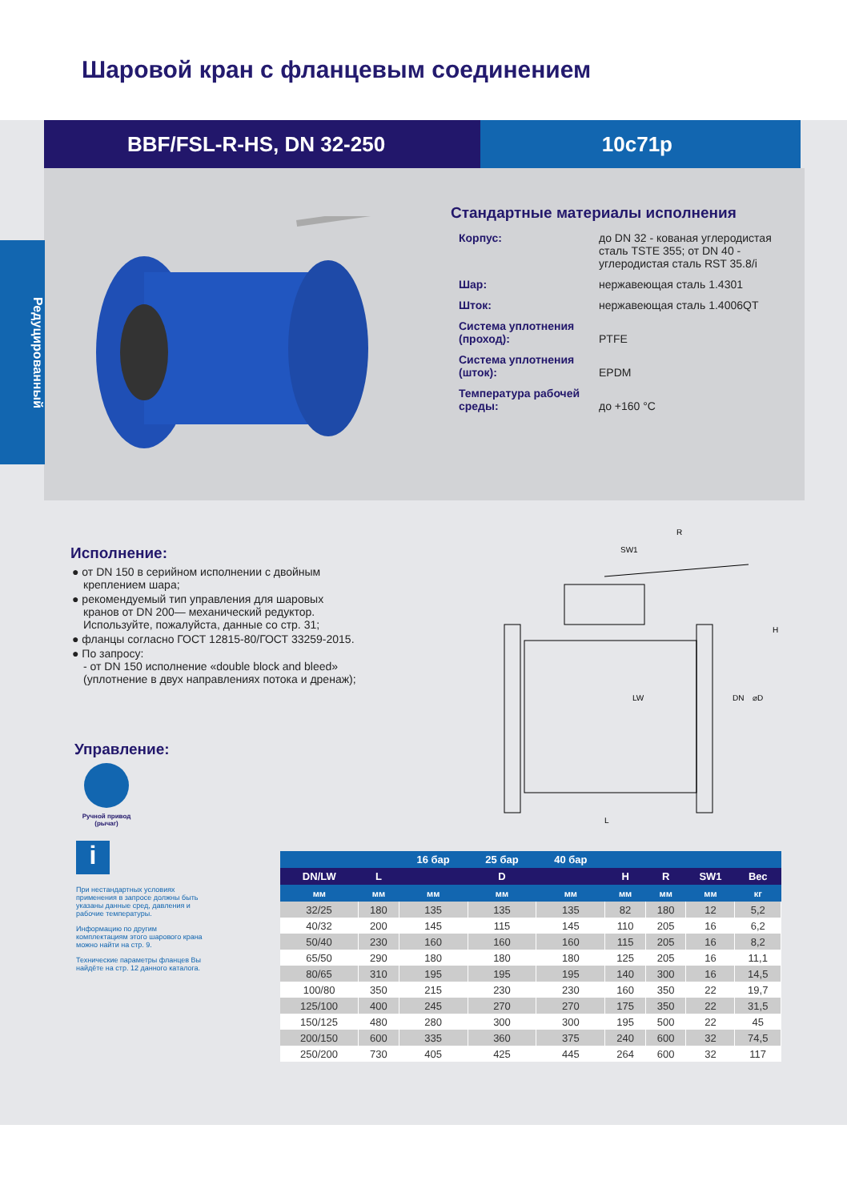Шаровой кран с фланцевым соединением
BBF/FSL-R-HS, DN 32-250 10с71р
Редуцированный
Стандартные материалы исполнения
| Корпус: | до DN 32 - кованая углеродистая сталь TSTE 355; от DN 40 - углеродистая сталь RST 35.8/i |
| Шар: | нержавеющая сталь 1.4301 |
| Шток: | нержавеющая сталь 1.4006QT |
| Система уплотнения (проход): | PTFE |
| Система уплотнения (шток): | EPDM |
| Температура рабочей среды: | до +160 °C |
Исполнение:
● от DN 150 в серийном исполнении с двойным креплением шара;
● рекомендуемый тип управления для шаровых кранов от DN 200— механический редуктор. Используйте, пожалуйста, данные со стр. 31;
● фланцы согласно ГОСТ 12815-80/ГОСТ 33259-2015.
● По запросу:
- от DN 150 исполнение «double block and bleed» (уплотнение в двух направлениях потока и дренаж);
Управление:
Ручной привод (рычаг)
i
При нестандартных условиях применения в запросе должны быть указаны данные сред, давления и рабочие температуры.
Информацию по другим комплектациям этого шарового крана можно найти на стр. 9.
Технические параметры фланцев Вы найдёте на стр. 12 данного каталога.
R
SW1
H
DN
⌀D
LW
L
| | | 16 бар | 25 бар | 40 бар | | | | |
| --- | --- | --- | --- | --- | --- | --- | --- | --- |
| DN/LW | L | D | | | H | R | SW1 | Вес |
| мм | мм | мм | мм | мм | мм | мм | мм | кг |
| 32/25 | 180 | 135 | 135 | 135 | 82 | 180 | 12 | 5,2 |
| 40/32 | 200 | 145 | 115 | 145 | 110 | 205 | 16 | 6,2 |
| 50/40 | 230 | 160 | 160 | 160 | 115 | 205 | 16 | 8,2 |
| 65/50 | 290 | 180 | 180 | 180 | 125 | 205 | 16 | 11,1 |
| 80/65 | 310 | 195 | 195 | 195 | 140 | 300 | 16 | 14,5 |
| 100/80 | 350 | 215 | 230 | 230 | 160 | 350 | 22 | 19,7 |
| 125/100 | 400 | 245 | 270 | 270 | 175 | 350 | 22 | 31,5 |
| 150/125 | 480 | 280 | 300 | 300 | 195 | 500 | 22 | 45 |
| 200/150 | 600 | 335 | 360 | 375 | 240 | 600 | 32 | 74,5 |
| 250/200 | 730 | 405 | 425 | 445 | 264 | 600 | 32 | 117 |